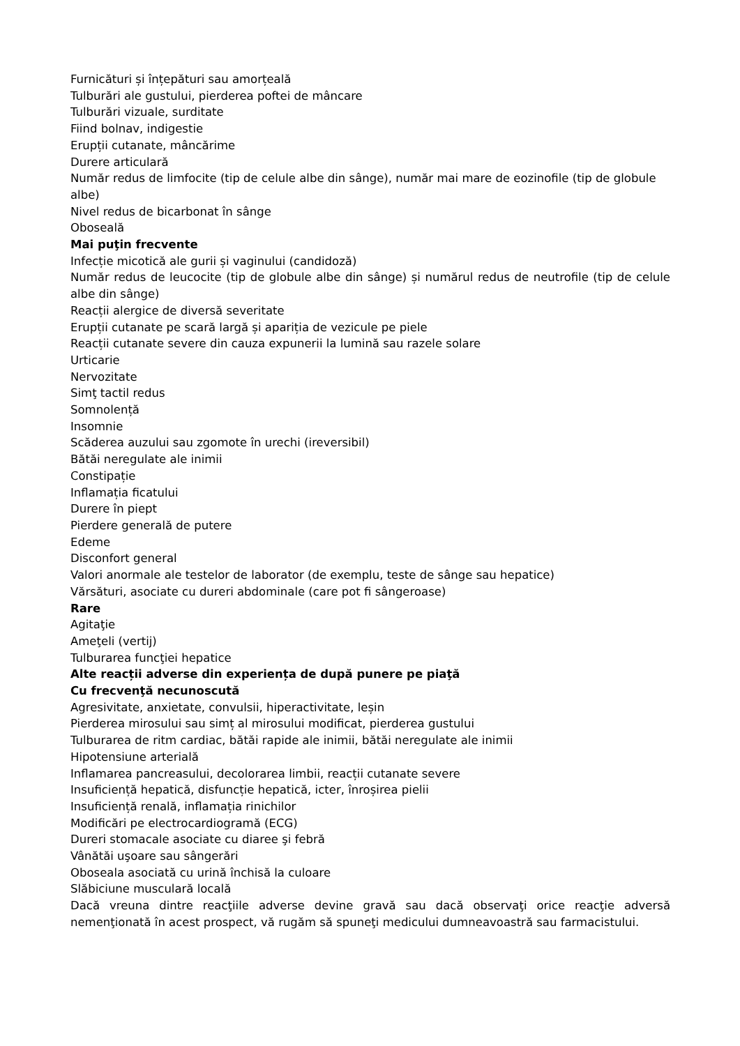Furnicături și înțepături sau amorțeală
Tulburări ale gustului, pierderea poftei de mâncare
Tulburări vizuale, surditate
Fiind bolnav, indigestie
Erupții cutanate, mâncărime
Durere articulară
Număr redus de limfocite (tip de celule albe din sânge), număr mai mare de eozinofile (tip de globule albe)
Nivel redus de bicarbonat în sânge
Oboseală
Mai puţin frecvente
Infecție micotică ale gurii și vaginului (candidoză)
Număr redus de leucocite (tip de globule albe din sânge) și numărul redus de neutrofile (tip de celule albe din sânge)
Reacții alergice de diversă severitate
Erupții cutanate pe scară largă și apariția de vezicule pe piele
Reacții cutanate severe din cauza expunerii la lumină sau razele solare
Urticarie
Nervozitate
Simţ tactil redus
Somnolență
Insomnie
Scăderea auzului sau zgomote în urechi (ireversibil)
Bătăi neregulate ale inimii
Constipație
Inflamația ficatului
Durere în piept
Pierdere generală de putere
Edeme
Disconfort general
Valori anormale ale testelor de laborator (de exemplu, teste de sânge sau hepatice)
Vărsături, asociate cu dureri abdominale (care pot fi sângeroase)
Rare
Agitaţie
Ameţeli (vertij)
Tulburarea funcţiei hepatice
Alte reacții adverse din experiența de după punere pe piaţă
Cu frecvenţă necunoscută
Agresivitate, anxietate, convulsii, hiperactivitate, leșin
Pierderea mirosului sau simț al mirosului modificat, pierderea gustului
Tulburarea de ritm cardiac, bătăi rapide ale inimii, bătăi neregulate ale inimii
Hipotensiune arterială
Inflamarea pancreasului, decolorarea limbii, reacții cutanate severe
Insuficiență hepatică, disfuncție hepatică, icter, înroșirea pielii
Insuficiență renală, inflamația rinichilor
Modificări pe electrocardiogramă (ECG)
Dureri stomacale asociate cu diaree şi febră
Vânătăi uşoare sau sângerări
Oboseala asociată cu urină închisă la culoare
Slăbiciune musculară locală
Dacă vreuna dintre reacţiile adverse devine gravă sau dacă observaţi orice reacţie adversă nemenţionată în acest prospect, vă rugăm să spuneţi medicului dumneavoastră sau farmacistului.